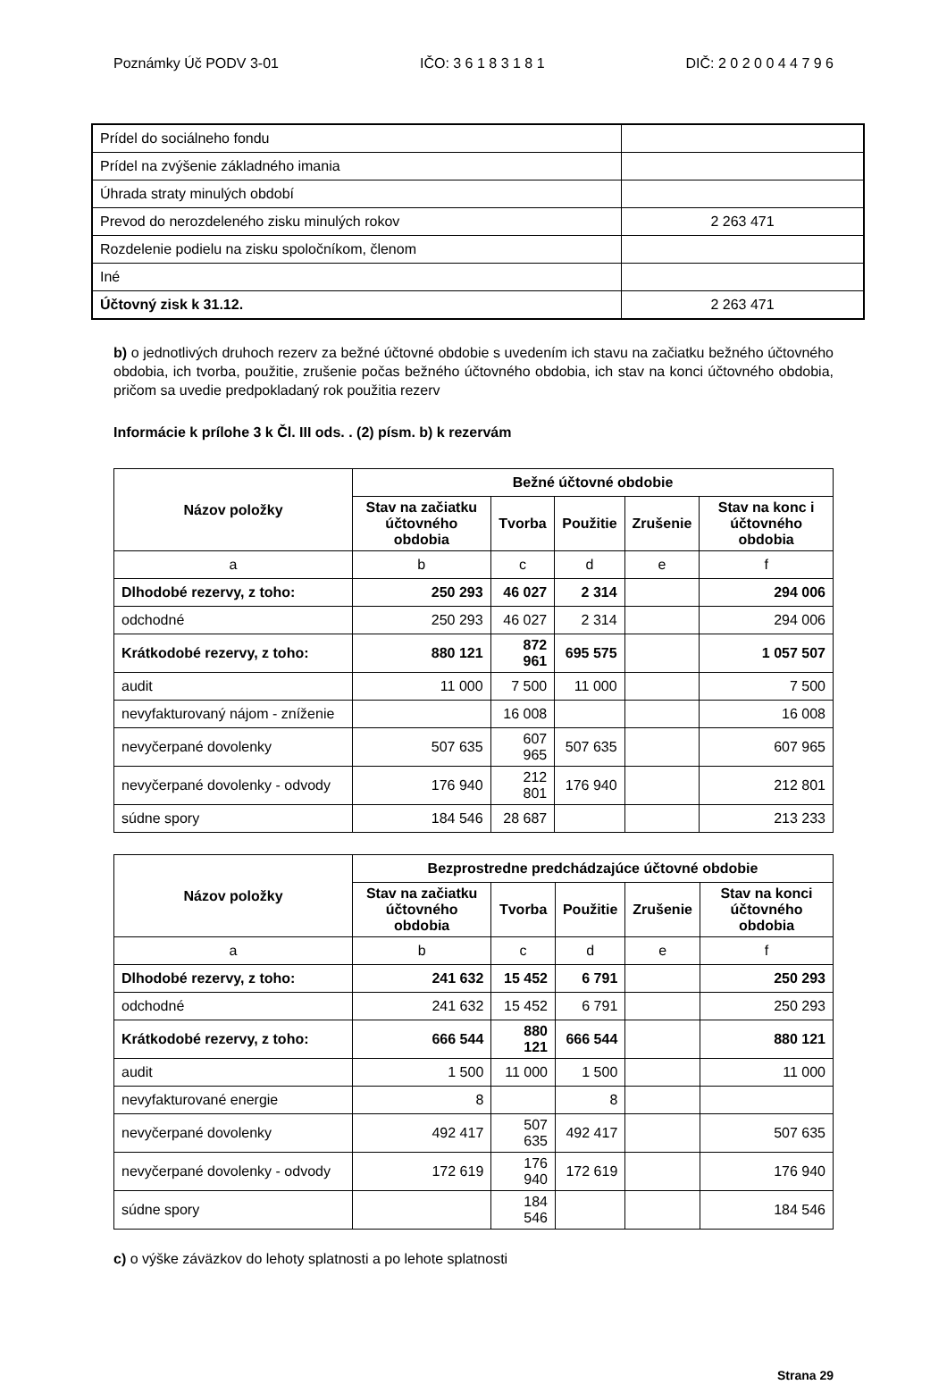Poznámky Úč PODV 3-01 IČO: 3 6 1 8 3 1 8 1 DIČ: 2 0 2 0 0 4 4 7 9 6
| Prídel do sociálneho fondu | |
| Prídel na zvýšenie základného imania | |
| Úhrada straty minulých období | |
| Prevod do nerozdeleného zisku minulých rokov | 2 263 471 |
| Rozdelenie podielu na zisku spoločníkom, členom | |
| Iné | |
| Účtovný zisk k 31.12. | 2 263 471 |
b) o jednotlivých druhoch rezerv za bežné účtovné obdobie s uvedením ich stavu na začiatku bežného účtovného obdobia, ich tvorba, použitie, zrušenie počas bežného účtovného obdobia, ich stav na konci účtovného obdobia, pričom sa uvedie predpokladaný rok použitia rezerv
Informácie k prílohe 3 k Čl. III ods. . (2) písm. b) k rezervám
| Názov položky | Bežné účtovné obdobie | | | | |
| --- | --- | --- | --- | --- | --- |
| | Stav na začiatku účtovného obdobia | Tvorba | Použitie | Zrušenie | Stav na konc i účtovného obdobia |
| a | b | c | d | e | f |
| Dlhodobé rezervy, z toho: | 250 293 | 46 027 | 2 314 | | 294 006 |
| odchodné | 250 293 | 46 027 | 2 314 | | 294 006 |
| Krátkodobé rezervy, z toho: | 880 121 | 872 961 | 695 575 | | 1 057 507 |
| audit | 11 000 | 7 500 | 11 000 | | 7 500 |
| nevyfakturovaný nájom - zníženie | | 16 008 | | | 16 008 |
| nevyčerpané dovolenky | 507 635 | 607 965 | 507 635 | | 607 965 |
| nevyčerpané dovolenky - odvody | 176 940 | 212 801 | 176 940 | | 212 801 |
| súdne spory | 184 546 | 28 687 | | | 213 233 |
| Názov položky | Bezprostredne predchádzajúce účtovné obdobie | | | | |
| --- | --- | --- | --- | --- | --- |
| | Stav na začiatku účtovného obdobia | Tvorba | Použitie | Zrušenie | Stav na konci účtovného obdobia |
| a | b | c | d | e | f |
| Dlhodobé rezervy, z toho: | 241 632 | 15 452 | 6 791 | | 250 293 |
| odchodné | 241 632 | 15 452 | 6 791 | | 250 293 |
| Krátkodobé rezervy, z toho: | 666 544 | 880 121 | 666 544 | | 880 121 |
| audit | 1 500 | 11 000 | 1 500 | | 11 000 |
| nevyfakturované energie | 8 | | 8 | | |
| nevyčerpané dovolenky | 492 417 | 507 635 | 492 417 | | 507 635 |
| nevyčerpané dovolenky - odvody | 172 619 | 176 940 | 172 619 | | 176 940 |
| súdne spory | | 184 546 | | | 184 546 |
c) o výške záväzkov do lehoty splatnosti a po lehote splatnosti
Strana 29